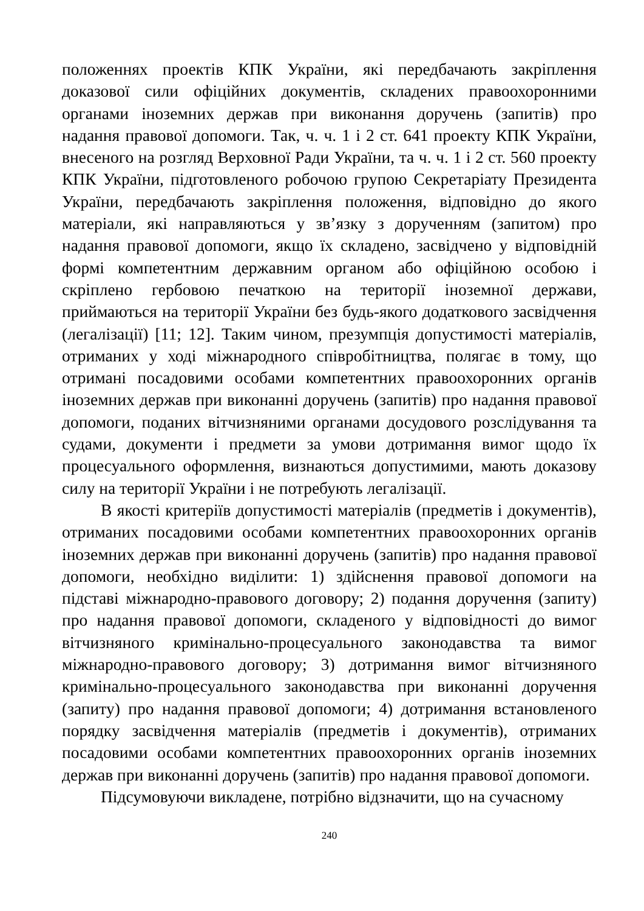положеннях проектів КПК України, які передбачають закріплення доказової сили офіційних документів, складених правоохоронними органами іноземних держав при виконання доручень (запитів) про надання правової допомоги. Так, ч. ч. 1 і 2 ст. 641 проекту КПК України, внесеного на розгляд Верховної Ради України, та ч. ч. 1 і 2 ст. 560 проекту КПК України, підготовленого робочою групою Секретаріату Президента України, передбачають закріплення положення, відповідно до якого матеріали, які направляються у зв’язку з дорученням (запитом) про надання правової допомоги, якщо їх складено, засвідчено у відповідній формі компетентним державним органом або офіційною особою і скріплено гербовою печаткою на території іноземної держави, приймаються на території України без будь-якого додаткового засвідчення (легалізації) [11; 12]. Таким чином, презумпція допустимості матеріалів, отриманих у ході міжнародного співробітництва, полягає в тому, що отримані посадовими особами компетентних правоохоронних органів іноземних держав при виконанні доручень (запитів) про надання правової допомоги, поданих вітчизняними органами досудового розслідування та судами, документи і предмети за умови дотримання вимог щодо їх процесуального оформлення, визнаються допустимими, мають доказову силу на території України і не потребують легалізації.
В якості критеріїв допустимості матеріалів (предметів і документів), отриманих посадовими особами компетентних правоохоронних органів іноземних держав при виконанні доручень (запитів) про надання правової допомоги, необхідно виділити: 1) здійснення правової допомоги на підставі міжнародно-правового договору; 2) подання доручення (запиту) про надання правової допомоги, складеного у відповідності до вимог вітчизняного кримінально-процесуального законодавства та вимог міжнародно-правового договору; 3) дотримання вимог вітчизняного кримінально-процесуального законодавства при виконанні доручення (запиту) про надання правової допомоги; 4) дотримання встановленого порядку засвідчення матеріалів (предметів і документів), отриманих посадовими особами компетентних правоохоронних органів іноземних держав при виконанні доручень (запитів) про надання правової допомоги.
Підсумовуючи викладене, потрібно відзначити, що на сучасному
240